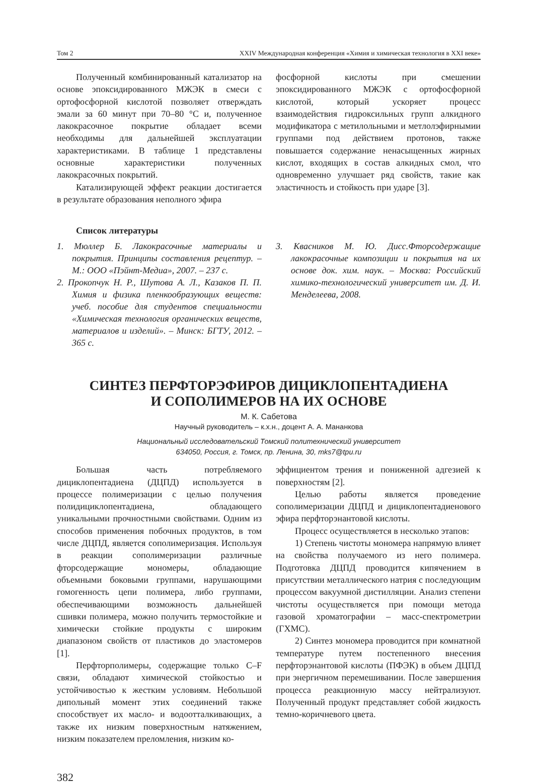Том 2 XXIV Международная конференция «Химия и химическая технология в XXI веке»
Полученный комбинированный катализатор на основе эпоксидированного МЖЭК в смеси с ортофосфорной кислотой позволяет отверждать эмали за 60 минут при 70–80 °С и, полученное лакокрасочное покрытие обладает всеми необходимы для дальнейшей эксплуатации характеристиками. В таблице 1 представлены основные характеристики полученных лакокрасочных покрытий.
Катализирующей эффект реакции достигается в результате образования неполного эфира
фосфорной кислоты при смешении эпоксидированного МЖЭК с ортофосфорной кислотой, который ускоряет процесс взаимодействия гидроксильных групп алкидного модификатора с метилольными и метлолэфирнымии группами под действием протонов, также повышается содержание ненасыщенных жирных кислот, входящих в состав алкидных смол, что одновременно улучшает ряд свойств, такие как эластичность и стойкость при ударе [3].
Список литературы
1. Мюллер Б. Лакокрасочные материалы и покрытия. Принципы составления рецептур. – М.: ООО «Пэйнт-Медиа», 2007. – 237 с.
2. Прокопчук Н. Р., Шутова А. Л., Казаков П. П. Химия и физика пленкообразующих веществ: учеб. пособие для студентов специальности «Химическая технология органических веществ, материалов и изделий». – Минск: БГТУ, 2012. – 365 с.
3. Квасников М. Ю. Дисс.Фторсодержащие лакокрасочные композиции и покрытия на их основе док. хим. наук. – Москва: Российский химико-технологический университет им. Д. И. Менделеева, 2008.
СИНТЕЗ ПЕРФТОРЭФИРОВ ДИЦИКЛОПЕНТАДИЕНА
И СОПОЛИМЕРОВ НА ИХ ОСНОВЕ
М. К. Сабетова
Научный руководитель – к.х.н., доцент А. А. Мананкова
Национальный исследовательский Томский политехнический университет
634050, Россия, г. Томск, пр. Ленина, 30, mks7@tpu.ru
Большая часть потребляемого дициклопентадиена (ДЦПД) используется в процессе полимеризации с целью получения полидициклопентадиена, обладающего уникальными прочностными свойствами. Одним из способов применения побочных продуктов, в том числе ДЦПД, является сополимеризация. Используя в реакции сополимеризации различные фторсодержащие мономеры, обладающие объемными боковыми группами, нарушающими гомогенность цепи полимера, либо группами, обеспечивающими возможность дальнейшей сшивки полимера, можно получить термостойкие и химически стойкие продукты с широким диапазоном свойств от пластиков до эластомеров [1].
Перфторполимеры, содержащие только C–F связи, обладают химической стойкостью и устойчивостью к жестким условиям. Небольшой дипольный момент этих соединений также способствует их масло- и водоотталкивающих, а также их низким поверхностным натяжением, низким показателем преломления, низким ко-
эффициентом трения и пониженной адгезией к поверхностям [2].
Целью работы является проведение сополимеризации ДЦПД и дициклопентадиенового эфира перфторэнантовой кислоты.
Процесс осуществляется в несколько этапов:
1) Степень чистоты мономера напрямую влияет на свойства получаемого из него полимера. Подготовка ДЦПД проводится кипячением в присутствии металлического натрия с последующим процессом вакуумной дистилляции. Анализ степени чистоты осуществляется при помощи метода газовой хроматографии – масс-спектрометрии (ГХМС).
2) Синтез мономера проводится при комнатной температуре путем постепенного внесения перфторэнантовой кислоты (ПФЭК) в объем ДЦПД при энергичном перемешивании. После завершения процесса реакционную массу нейтрализуют. Полученный продукт представляет собой жидкость темно-коричневого цвета.
382